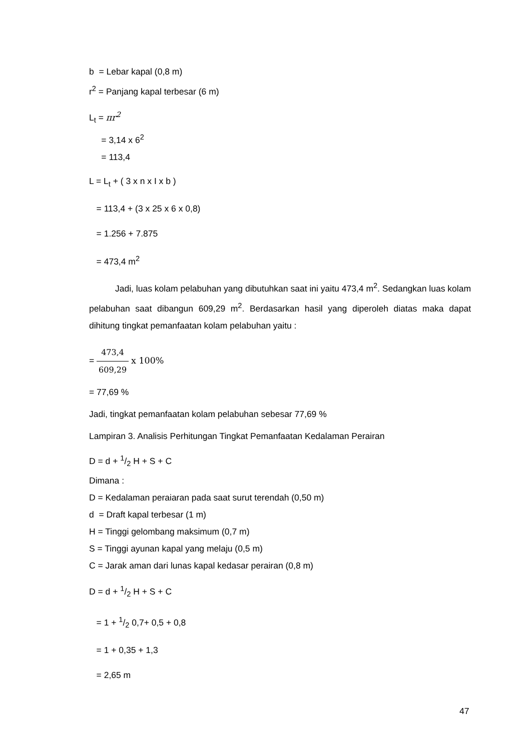b = Lebar kapal (0,8 m)
r<sup>2</sup> = Panjang kapal terbesar (6 m)
L<sub>t</sub> = πr<sup>2</sup>
= 3,14 x 6<sup>2</sup>
= 113,4
L = L<sub>t</sub> + ( 3 x n x I x b )
= 113,4 + (3 x 25 x 6 x 0,8)
= 1.256 + 7.875
= 473,4 m<sup>2</sup>
Jadi, luas kolam pelabuhan yang dibutuhkan saat ini yaitu 473,4 m<sup>2</sup>. Sedangkan luas kolam pelabuhan saat dibangun 609,29 m<sup>2</sup>. Berdasarkan hasil yang diperoleh diatas maka dapat dihitung tingkat pemanfaatan kolam pelabuhan yaitu :
= 473,4 609,29 x 100%
= 77,69 %
Jadi, tingkat pemanfaatan kolam pelabuhan sebesar 77,69 %
Lampiran 3. Analisis Perhitungan Tingkat Pemanfaatan Kedalaman Perairan
D = d + 1/2 H + S + C
Dimana :
D = Kedalaman peraiaran pada saat surut terendah (0,50 m)
d = Draft kapal terbesar (1 m)
H = Tinggi gelombang maksimum (0,7 m)
S = Tinggi ayunan kapal yang melaju (0,5 m)
C = Jarak aman dari lunas kapal kedasar perairan (0,8 m)
D = d + 1/2 H + S + C
= 1 + 1/2 0,7+ 0,5 + 0,8
= 1 + 0,35 + 1,3
= 2,65 m
47